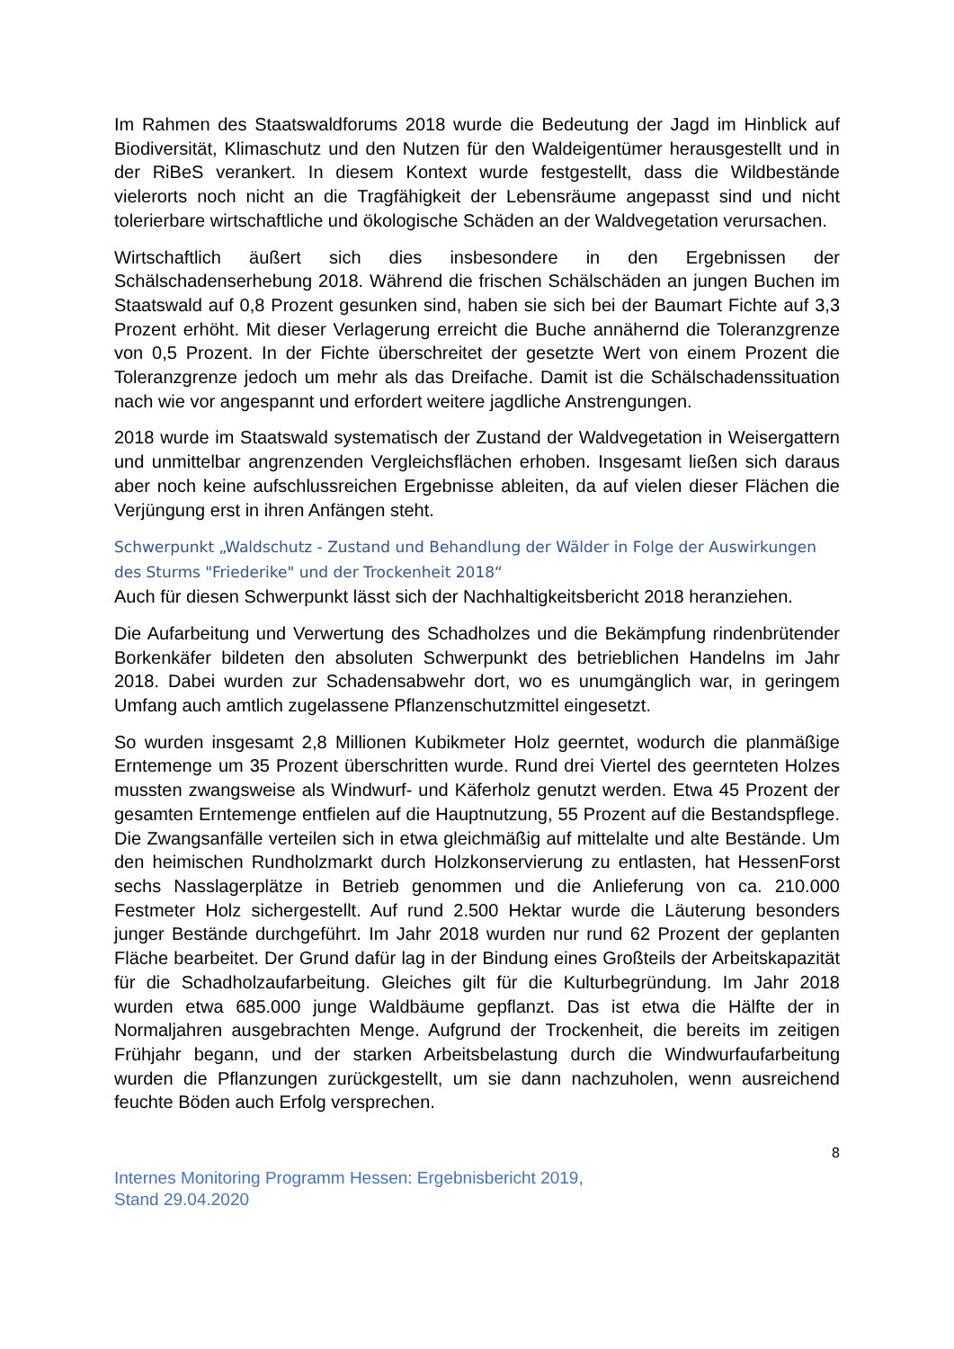Im Rahmen des Staatswaldforums 2018 wurde die Bedeutung der Jagd im Hinblick auf Biodiversität, Klimaschutz und den Nutzen für den Waldeigentümer herausgestellt und in der RiBeS verankert. In diesem Kontext wurde festgestellt, dass die Wildbestände vielerorts noch nicht an die Tragfähigkeit der Lebensräume angepasst sind und nicht tolerierbare wirtschaftliche und ökologische Schäden an der Waldvegetation verursachen.
Wirtschaftlich äußert sich dies insbesondere in den Ergebnissen der Schälschadenserhebung 2018. Während die frischen Schälschäden an jungen Buchen im Staatswald auf 0,8 Prozent gesunken sind, haben sie sich bei der Baumart Fichte auf 3,3 Prozent erhöht. Mit dieser Verlagerung erreicht die Buche annähernd die Toleranzgrenze von 0,5 Prozent. In der Fichte überschreitet der gesetzte Wert von einem Prozent die Toleranzgrenze jedoch um mehr als das Dreifache. Damit ist die Schälschadenssituation nach wie vor angespannt und erfordert weitere jagdliche Anstrengungen.
2018 wurde im Staatswald systematisch der Zustand der Waldvegetation in Weisergattern und unmittelbar angrenzenden Vergleichsflächen erhoben. Insgesamt ließen sich daraus aber noch keine aufschlussreichen Ergebnisse ableiten, da auf vielen dieser Flächen die Verjüngung erst in ihren Anfängen steht.
Schwerpunkt „Waldschutz - Zustand und Behandlung der Wälder in Folge der Auswirkungen des Sturms "Friederike" und der Trockenheit 2018“
Auch für diesen Schwerpunkt lässt sich der Nachhaltigkeitsbericht 2018 heranziehen.
Die Aufarbeitung und Verwertung des Schadholzes und die Bekämpfung rindenbrütender Borkenkäfer bildeten den absoluten Schwerpunkt des betrieblichen Handelns im Jahr 2018. Dabei wurden zur Schadensabwehr dort, wo es unumgänglich war, in geringem Umfang auch amtlich zugelassene Pflanzenschutzmittel eingesetzt.
So wurden insgesamt 2,8 Millionen Kubikmeter Holz geerntet, wodurch die planmäßige Erntemenge um 35 Prozent überschritten wurde. Rund drei Viertel des geernteten Holzes mussten zwangsweise als Windwurf- und Käferholz genutzt werden. Etwa 45 Prozent der gesamten Erntemenge entfielen auf die Hauptnutzung, 55 Prozent auf die Bestandspflege. Die Zwangsanfälle verteilen sich in etwa gleichmäßig auf mittelalte und alte Bestände. Um den heimischen Rundholzmarkt durch Holzkonservierung zu entlasten, hat HessenForst sechs Nasslagerplätze in Betrieb genommen und die Anlieferung von ca. 210.000 Festmeter Holz sichergestellt. Auf rund 2.500 Hektar wurde die Läuterung besonders junger Bestände durchgeführt. Im Jahr 2018 wurden nur rund 62 Prozent der geplanten Fläche bearbeitet. Der Grund dafür lag in der Bindung eines Großteils der Arbeitskapazität für die Schadholzaufarbeitung. Gleiches gilt für die Kulturbegründung. Im Jahr 2018 wurden etwa 685.000 junge Waldbäume gepflanzt. Das ist etwa die Hälfte der in Normaljahren ausgebrachten Menge. Aufgrund der Trockenheit, die bereits im zeitigen Frühjahr begann, und der starken Arbeitsbelastung durch die Windwurfaufarbeitung wurden die Pflanzungen zurückgestellt, um sie dann nachzuholen, wenn ausreichend feuchte Böden auch Erfolg versprechen.
8
Internes Monitoring Programm Hessen: Ergebnisbericht 2019,
Stand 29.04.2020